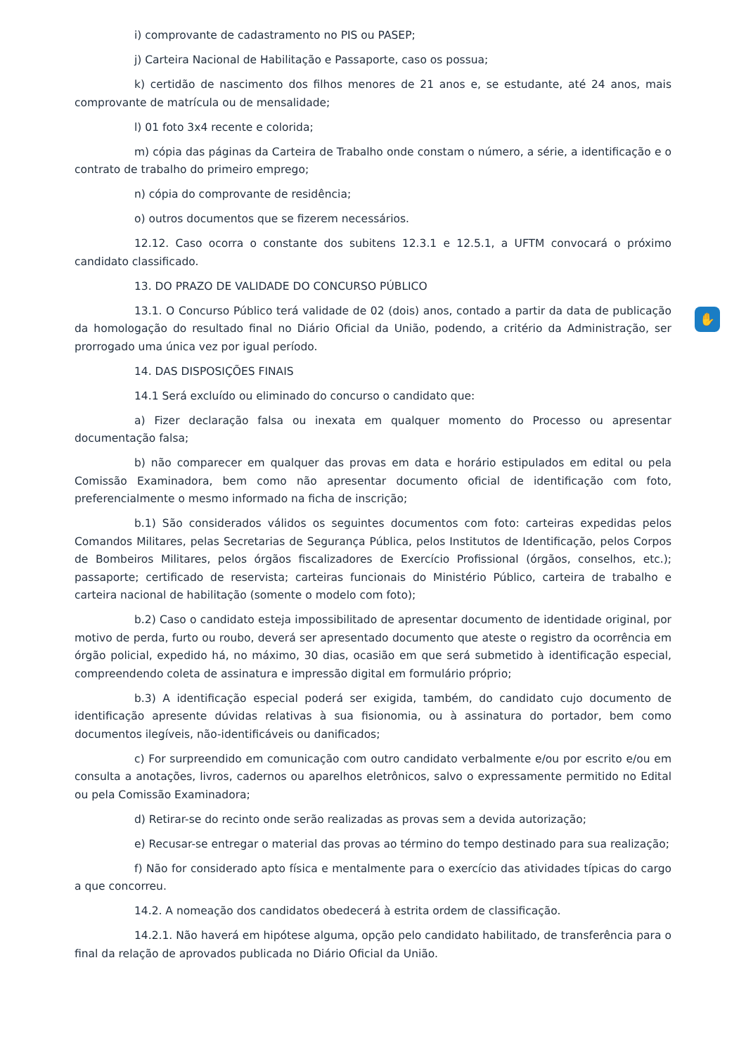✋
i) comprovante de cadastramento no PIS ou PASEP;
j) Carteira Nacional de Habilitação e Passaporte, caso os possua;
k) certidão de nascimento dos filhos menores de 21 anos e, se estudante, até 24 anos, mais comprovante de matrícula ou de mensalidade;
l) 01 foto 3x4 recente e colorida;
m) cópia das páginas da Carteira de Trabalho onde constam o número, a série, a identificação e o contrato de trabalho do primeiro emprego;
n) cópia do comprovante de residência;
o) outros documentos que se fizerem necessários.
12.12. Caso ocorra o constante dos subitens 12.3.1 e 12.5.1, a UFTM convocará o próximo candidato classificado.
13. DO PRAZO DE VALIDADE DO CONCURSO PÚBLICO
13.1. O Concurso Público terá validade de 02 (dois) anos, contado a partir da data de publicação da homologação do resultado final no Diário Oficial da União, podendo, a critério da Administração, ser prorrogado uma única vez por igual período.
14. DAS DISPOSIÇÕES FINAIS
14.1 Será excluído ou eliminado do concurso o candidato que:
a) Fizer declaração falsa ou inexata em qualquer momento do Processo ou apresentar documentação falsa;
b) não comparecer em qualquer das provas em data e horário estipulados em edital ou pela Comissão Examinadora, bem como não apresentar documento oficial de identificação com foto, preferencialmente o mesmo informado na ficha de inscrição;
b.1) São considerados válidos os seguintes documentos com foto: carteiras expedidas pelos Comandos Militares, pelas Secretarias de Segurança Pública, pelos Institutos de Identificação, pelos Corpos de Bombeiros Militares, pelos órgãos fiscalizadores de Exercício Profissional (órgãos, conselhos, etc.); passaporte; certificado de reservista; carteiras funcionais do Ministério Público, carteira de trabalho e carteira nacional de habilitação (somente o modelo com foto);
b.2) Caso o candidato esteja impossibilitado de apresentar documento de identidade original, por motivo de perda, furto ou roubo, deverá ser apresentado documento que ateste o registro da ocorrência em órgão policial, expedido há, no máximo, 30 dias, ocasião em que será submetido à identificação especial, compreendendo coleta de assinatura e impressão digital em formulário próprio;
b.3) A identificação especial poderá ser exigida, também, do candidato cujo documento de identificação apresente dúvidas relativas à sua fisionomia, ou à assinatura do portador, bem como documentos ilegíveis, não-identificáveis ou danificados;
c) For surpreendido em comunicação com outro candidato verbalmente e/ou por escrito e/ou em consulta a anotações, livros, cadernos ou aparelhos eletrônicos, salvo o expressamente permitido no Edital ou pela Comissão Examinadora;
d) Retirar-se do recinto onde serão realizadas as provas sem a devida autorização;
e) Recusar-se entregar o material das provas ao término do tempo destinado para sua realização;
f) Não for considerado apto física e mentalmente para o exercício das atividades típicas do cargo a que concorreu.
14.2. A nomeação dos candidatos obedecerá à estrita ordem de classificação.
14.2.1. Não haverá em hipótese alguma, opção pelo candidato habilitado, de transferência para o final da relação de aprovados publicada no Diário Oficial da União.